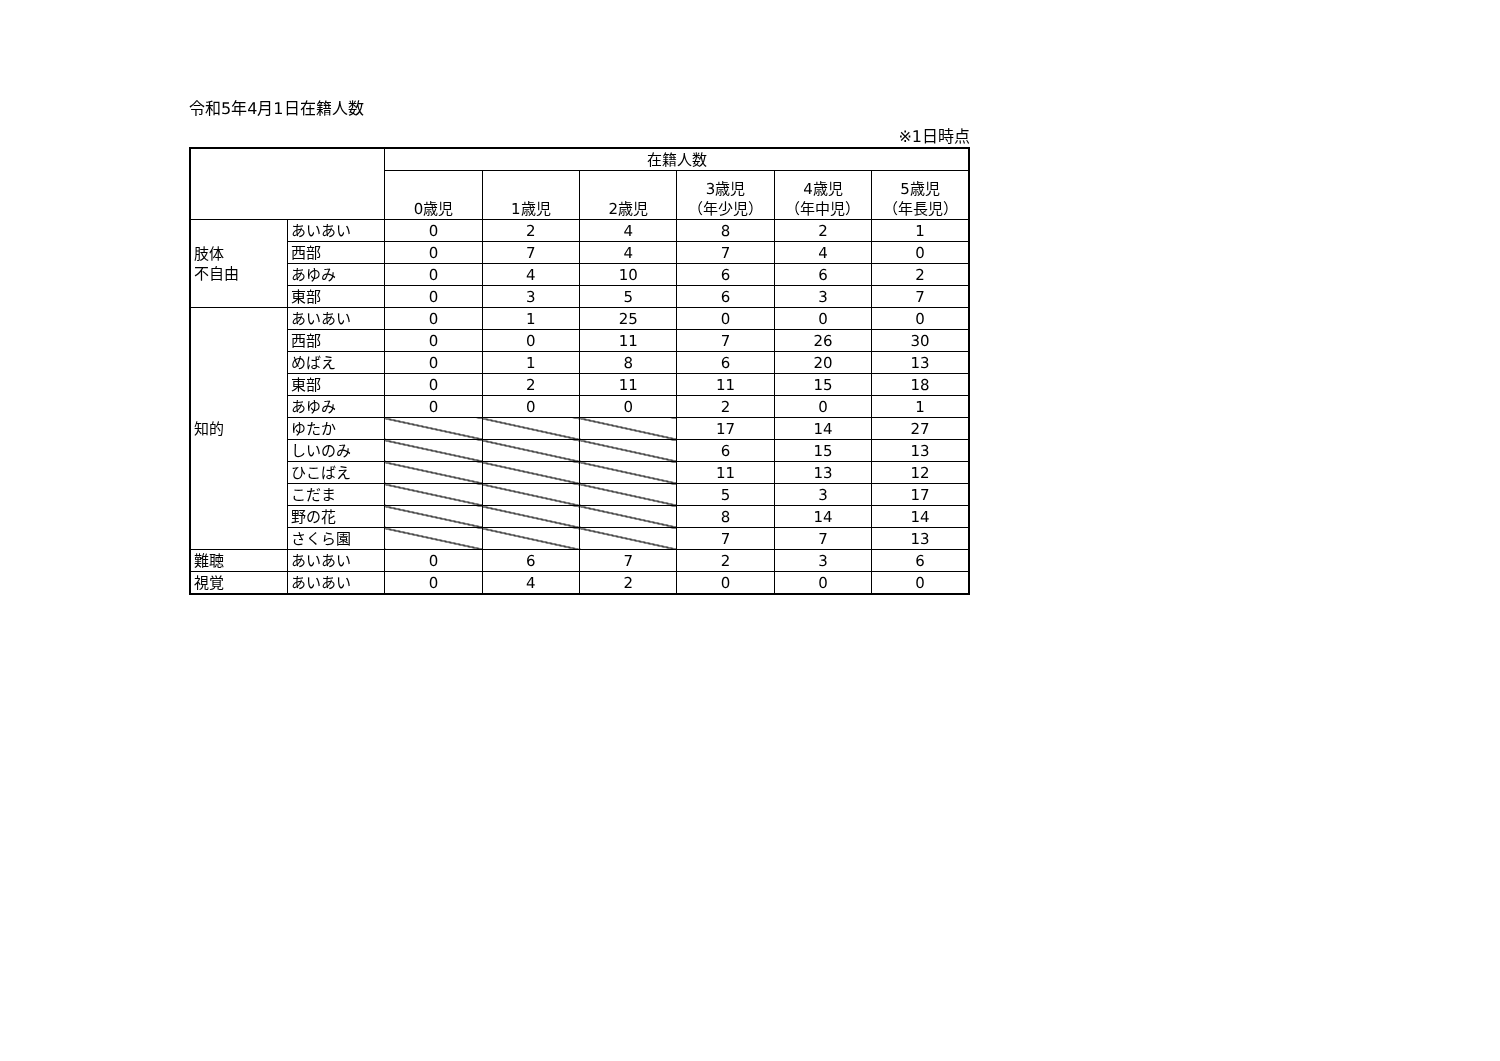令和5年4月1日在籍人数
※1日時点
| | | 在籍人数 | | | | | |
| --- | --- | --- | --- | --- | --- | --- | --- |
| | | 0歳児 | 1歳児 | 2歳児 | 3歳児 （年少児） | 4歳児 （年中児） | 5歳児 （年長児） |
| 肢体 不自由 | あいあい | 0 | 2 | 4 | 8 | 2 | 1 |
| | 西部 | 0 | 7 | 4 | 7 | 4 | 0 |
| | あゆみ | 0 | 4 | 10 | 6 | 6 | 2 |
| | 東部 | 0 | 3 | 5 | 6 | 3 | 7 |
| 知的 | あいあい | 0 | 1 | 25 | 0 | 0 | 0 |
| | 西部 | 0 | 0 | 11 | 7 | 26 | 30 |
| | めばえ | 0 | 1 | 8 | 6 | 20 | 13 |
| | 東部 | 0 | 2 | 11 | 11 | 15 | 18 |
| | あゆみ | 0 | 0 | 0 | 2 | 0 | 1 |
| | ゆたか | | | | 17 | 14 | 27 |
| | しいのみ | | | | 6 | 15 | 13 |
| | ひこばえ | | | | 11 | 13 | 12 |
| | こだま | | | | 5 | 3 | 17 |
| | 野の花 | | | | 8 | 14 | 14 |
| | さくら園 | | | | 7 | 7 | 13 |
| 難聴 | あいあい | 0 | 6 | 7 | 2 | 3 | 6 |
| 視覚 | あいあい | 0 | 4 | 2 | 0 | 0 | 0 |